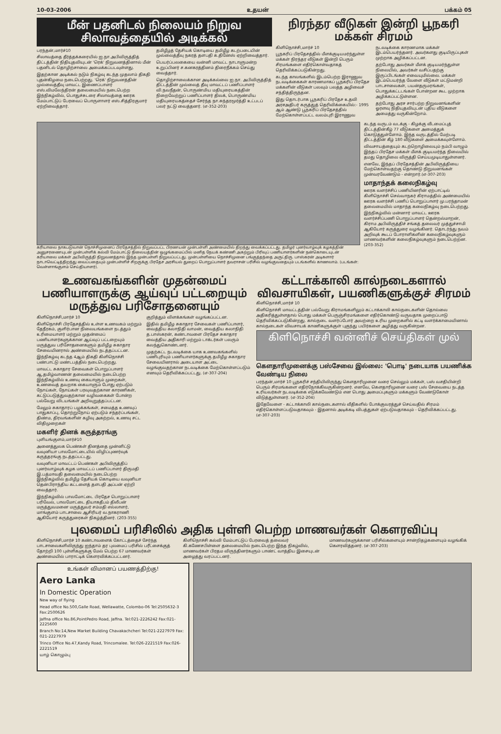10-03-2006 உதயன் பக்கம் 05
மீன் பதனிடல் நிலையம் நிறுவ சிலாவத்தையில் அடிக்கல்
பரந்தன்,மார்ச்10
சிலாவத்தை தீர்த்தக்கரையில் ஐ.நா.அபிவிருத்தித் திட்டத்தின் நிதியுதவியுடன் 'ரெக்' நிறுவனத்தினால் மீன் பதனிடல் தொழிற்சாலை அமைக்கப்படவுள்ளது.
இதற்கான அடிக்கல் நடும் நிகழ்வு கடந்த முதலாம் திகதி புதன்கிழமை நடைபெற்றது. 'ரெக்' நிறுவனத்தின் முல்லைத்தீவு மாவட்ட இணைப்பாளர் எஸ்.விமலேந்திரன் தலைமையில் நடைபெற்ற இந்நிகழ்வில், பொதுச்சுடரை சிலாவத்தை ஊரக மேம்பாட்டுப் பேரவைப் பொருளாளர் எஸ்.சித்திரகுமார் ஏற்றிவைத்தார்.
தமிழீழத் தேசியக் கொடியை தமிழீழ கடற்படையின் முல்லைத்தீவு நகரத் தளபதி க.தினேஸ் ஏற்றிவைத்தார்.
பெயர்ப்பலகையை வன்னி மாவட்ட நாடாளுமன்ற உறுப்பினர் ச.கனகரத்தினம் திரைநீக்கம் செய்து வைத்தார்.
தொழிற்சாலைக்கான அடிக்கல்லை ஐ.நா. அபிவிருத்தித் திட்டத்தின் முல்லைத் தீவு மாவட்டப் பணிப்பாளர் வி.நவநீதன், பொருண்மிய மதியுரையகத்தின் நிறைவேற்றுப் பணிப்பாளர் திலக், பொருண்மிய மதியுரையகத்தைச் சேர்ந்த நா.சுந்தரமூர்த்தி உட்படப் பலர் நட்டு வைத்தனர். (எ-352-203)
நிரந்தர வீடுகள் இன்றி பூநகரி மக்கள் சிரமம்
கிளிநொச்சி,மார்ச் 10
பூநகரிப் பிரதேசத்தில் மீளக்குடியமர்ந்துள்ள மக்கள் நிரந்தர வீடுகள் இன்றி பெரும் சிரமங்களை எதிர்கொள்வதாகத் தெரிவிக்கப்படுகின்றது.
கடந்த காலங்களில் இடம்பெற்ற இராணுவ நடவடிக்கைகள் காரணமாகப் பூநகரிப் பிரதேச மக்களின் வீடுகள் பலவும் பலத்த அழிவைச் சந்தித்திருந்தன.
இது தொடர்பாக பூநகரிப் பிரதேச உதவி அரசஅதிபர் கருத்துத் தெரிவிக்கையில்:- 1995 ஆம் ஆண்டு பூநகரிப் பிரதேசத்தில் மேற்கொள்ளப்பட்ட வலம்புரி இராணுவ
நடவடிக்கை காரணமாக மக்கள் இடம்பெயர்ந்தனர். அவர்களது குடியிருப்புகள் முற்றாக அழிக்கப்பட்டன.
தற்போது அவர்கள் மீளக் குடியமர்ந்துள்ள நிலையில், அவர்கள் வசிப்பதற்கு இருப்பிடங்கள் எவையுமில்லை. மக்கள் இடம்பெயர்ந்த வேளை வீடுகள் மட்டுமன்றி பாடசாலைகள், பயன்தருமரங்கள், பொதுக்கட்டடங்கள் போன்றன கூட முற்றாக அழிக்கப்பட்டுள்ளன.
தற்போது அரச சார்பற்ற நிறுவனங்களின் ஓரளவு நிதியுதவியுடன் புதிய வீடுகளை அமைத்து வருகின்றோம்.
கரியாலை நாகபடுவான் நொச்சிமுனைப் பிரதேசத்தில் நிறுவப்பட்ட பிரணயன் முன்பள்ளி அண்மையில் திறந்து வைக்கப்பட்டது. தமிழர் புனர்வாழ்வுக் கழகத்தின் அனுசரணையுடன் முன்பள்ளிக் கல்வி மேம்பாட்டு நிலையத்தின் ஒழுங்கமைப்பில் மனித நேயக் கண்ணி அகற்றும் பிரிவுப் பணியாளர்களின் நன்கொடையுடன் கரியாலை மக்கள் அபிவிருத்தி நிறுவனத்தால் இந்த முன்பள்ளி நிறுவப்பட்டது. முன்பள்ளியை நொச்சிமுனை பங்குத்தந்தை அருட்திரு. பாஸ்கரன் அடிகளார் நாடாவெட்டித்திறந்து வைப்பதையும் முன்பள்ளிச் சிறருக்கு பிரதேச அரசியல் துறைப் பொறுப்பாளர் தவராசன் பரிசில் வழங்குவதையும் படங்களில் காணலாம். (படங்கள்: வெள்ளாங்குளம் செய்தியாளர்).
கடந்த வருடம் வடக்கு - கிழக்கு வீடமைப்புத் திட்டத்தின்கீழ் 77 வீடுகளை அமைத்துக் கொடுத்துள்ளோம். இந்த வருடத்தில் மேற்படி திட்டத்தின் கீழ் 180 வீடுகளை அமைக்கவுள்ளோம்.
விவசாயத்தையும் கடற்றொழிலையும் நம்பி வாழும் இந்தப் பிரதேச மக்கள் மீளக் குடியமர்ந்த நிலையில் தமது தொழிலை விருத்தி செய்யமுடியாதுள்ளனர்.
எனவே, இந்தப் பிரதேசத்தின் அபிவிருத்தியை மேற்கொள்வதற்கு தொண்டு நிறுவனங்கள் முன்வரவேண்டும் - என்றார்.(எ-307-203)
மாதாந்தக் கலைநிகழ்வு
ஊரக வளர்ச்சிப் பணியினரின் ஏற்பாட்டில் கிளிநொச்சி செல்வாநகர் கிராமத்தில் அண்மையில் ஊரக வளர்ச்சி பணிப் பொறுப்பாளர் மு.பரந்தாமன் தலைமையில் மாதாந்த கலைநிகழ்வு நடைபெற்றது.
இந்நிகழ்வில் மன்னார் மாவட்ட ஊரக வளர்ச்சிப்பணி பொறுப்பாளர் தென்றல்மாறன், கிராம அபிவிருத்திச் சங்கத் தலைவர் முத்துச்சாமி ஆகியோர் கருத்துரை வழங்கினர். தொடர்ந்து நவம் அறிவுக் கூடப் போராளிகளின் கலைநிகழ்வுகளும் மாணவர்களின் கலைநிகழ்வுகளும் நடைபெற்றன. (203-352)
உணவகங்களின் முதன்மைப் பணியாளருக்கு ஆய்வுப் பட்டறையும் மருத்துவ பரிசோதனையும்
கிளிநொச்சி,மார்ச் 10
கிளிநொச்சி பிரதேசத்தில் உள்ள உணவகம் மற்றும் தேநீரகம், குளிர்பான நிலையங்களை நடத்தும் உரிமையாளர் மற்றும் முதன்மைப் பணியாளர்களுக்கான ஆய்வுப் பட்டறையும் மருத்துவ பரிசோதனைகளும் தமிழீழ சுகாதார சேவையினரால் அண்மையில் நடத்தப்பட்டன.
இந்நிகழ்வு கடந்த 4ஆம் திகதி கிளிநொச்சி பண்பாட்டு மண்டபத்தில் நடைபெற்றது.
மாவட்ட சுகாதார சேவைகள் பொறுப்பாளர் ஆ.தமிழ்வாணன் தலைமையில் நடைபெற்ற இந்நிகழ்வில் உணவு கையாளும் முறைகள், உணவைத் தவறாக கையாளும் போது ஏற்படும் நோய்கள், நோய்கள் பரவுவதற்கான காரணிகள், கட்டுப்படுத்துவதற்கான வழிவகைகள் போன்ற பல்வேறு விடயங்கள் அறிவுறுத்தப்பட்டன.
மேலும் சுகாதாரப் பழக்கங்கள், சமைத்த உணவுப் பாதுகாப்பு, தொற்றுநோய் ஏற்படும் சந்தர்ப்பங்கள், திண்ம, திரவங்களின் கழிவு அகற்றல், உணவு சட்ட விதிமுறைகள்
மகளிர் தினக் கருத்தரங்கு
புளியங்குளம்,மார்ச்10
அனைத்துலக பெண்கள் தினத்தை முன்னிட்டு வவுனியா பாலமோட்டையில் விழிப்புணர்வுக் கருத்தரங்கு நடத்தப்பட்டது.
வவுனியா மாவட்டப் பெண்கள் அபிவிருத்திப் புனர்வாழ்வுக் கழக மாவட்டப் பணிப்பாளர் திருமதி இ.பத்மாவதி தலைமையில் நடைபெற்ற இந்நிகழ்வில் தமிழீழ தேசியக் கொடியை வவுனியா தென்பிராந்திய கட்டளைத் தளபதி அப்பன் ஏற்றி வைத்தார்.
இந்நிகழ்வில் பாலமோட்டை பிரதேச பொறுப்பாளர் பரிவேல், பாலமோட்டை தியாகதீபம் திலீபன் மருத்துவமனை மருத்துவர் சம்மதி எல்லாளர், மாங்குளம் பாடசாலை ஆசிரியர் வ.நாகராணி ஆகியோர் கருத்துரைகள் நிகழ்த்தினர். (203-355)
குறித்தும் விளக்கங்கள் வழங்கப்பட்டன.
இதில் தமிழீழ சுகாதார சேவைகள் பணிப்பாளர், வைத்திய கலாநிதி வாமன், வைத்திய கலாநிதி த.பாஸ்கரன், கண்டாவளை பிரதேச சுகாதார வைத்திய அதிகாரி மற்றும் டாக்டர்கள் பலரும் கலந்துகொண்டனர்.
முதற்கட்ட நடவடிக்கை யாக உணவகங்களில் பணிபுரியும் பணியாளர்களுக்கு தமிழீழ சுகாதார சேவையினரால் அடையாள அட்டை வழங்குவதற்கான நடவடிக்கை மேற்கொள்ளப்படும் எனவும் தெரிவிக்கப்பட்டது. (எ-307-204)
கட்டாக்காலி கால்நடைகளால் விவசாயிகள், பயணிகளுக்குச் சிரமம்
கிளிநொச்சி,மார்ச் 10
கிளிநொச்சி மாவட்டத்தின் பல்வேறு கிராமங்களிலும் கட்டாக்காலி கால்நடைகளின் தொல்லை அதிகரித்துள்ளதால் பொது மக்கள் பெருஞ்சிரமங்களை எதிர்கொண்டு வருவதாக முறைப்பாடு தெரிவிக்கப்படுகின்றது. கால்நடை வளர்ப்போர் அவற்றை உரிய முறைகளில் கட்டி வளர்க்காமையினால் கால்நடைகள் விவசாயக் காணிகளுக்குள் புகுந்து பயிர்களை அழித்து வருகின்றன.
கிளிநொச்சி வன்னிச் செய்திகள் முல்
கௌதாரிமுனைக்கு பஸ்சேவை இல்லை: 'பொடி' நடையாக பயணிக்க வேண்டிய நிலை
பரந்தன்,மார்ச் 10 பூநகரிச் சந்தியிலிருந்து கௌதாரிமுனை வரை செல்லும் மக்கள், பஸ் வசதியின்றி பெரும் சிரமங்களை எதிர்நோக்கிவருகின்றனர். எனவே, கௌதாரிமுனை வரை பஸ் சேவையை நடத்த உரியவர்கள் நடவடிக்கை எடுக்கவேண்டும் என பொது அமைப்புகளும் மக்களும் வேண்டுகோள் விடுத்துள்ளனர். (எ-352-204)
இதேவேளை - கட்டாக்காலி கால்நடைகளால் வீதிகளில் போக்குவரத்துச் செய்வதில் சிரமம் எதிர்கொள்ளப்படுவதாகவும் - இதனால் அடிக்கடி விபத்துகள் ஏற்படுவதாகவும் - தெரிவிக்கப்பட்டது. (எ-307-203)
புலமைப் பரிசிலில் அதிக புள்ளி பெற்ற மாணவர்கள் கௌரவிப்பு
கிளிநொச்சி,மார்ச் 10 கண்டாவளைக் கோட்டத்தைச் சேர்ந்த பாடசாலைகளிலிருந்து ஐந்தாம் தர புலமைப் பரிசில் பரீட்சைக்குத் தோற்றி 100 புள்ளிகளுக்கு மேல் பெற்ற 67 மாணவர்கள் அண்மையில் பாராட்டிக் கௌரவிக்கப்பட்டனர்.
கிளிநொச்சி கல்வி மேம்பாட்டுப் பேரவைத் தலைவர் கி.கணேசபிள்ளை தலைமையில் நடைபெற்ற இந்த நிகழ்வில், மாணவர்கள் பிரதம விருந்தினர்களும் பாண்ட் வாத்திய இசையுடன் அழைத்து வரப்பட்டனர்.
மாணவர்களுக்கான பரிசில்களையும் சான்றிதழ்களையும் வழங்கிக் கௌரவித்தனர். (எ-307-203)
உங்கள் விமானப் பயணத்திற்கு!
Aero Lanka
In Domestic Operation
New way of flying
Head office No.500,Galle Road, Wellawatte, Colombo-06 Tel:2505632-3 Fax:2500626
Jaffna office No.86,PointPedro Road, Jaffna. Tel:021-2226242 Fax:021-2225600
Branch No:14,New Market Building Chavakachcheri Tel:021-2227979 Fax: 021-2227979
Trinco Office No.47,Kandy Road, Trincomalee. Tel:026-2221519 Fax:026-2221519
யாழ் கொழும்பு